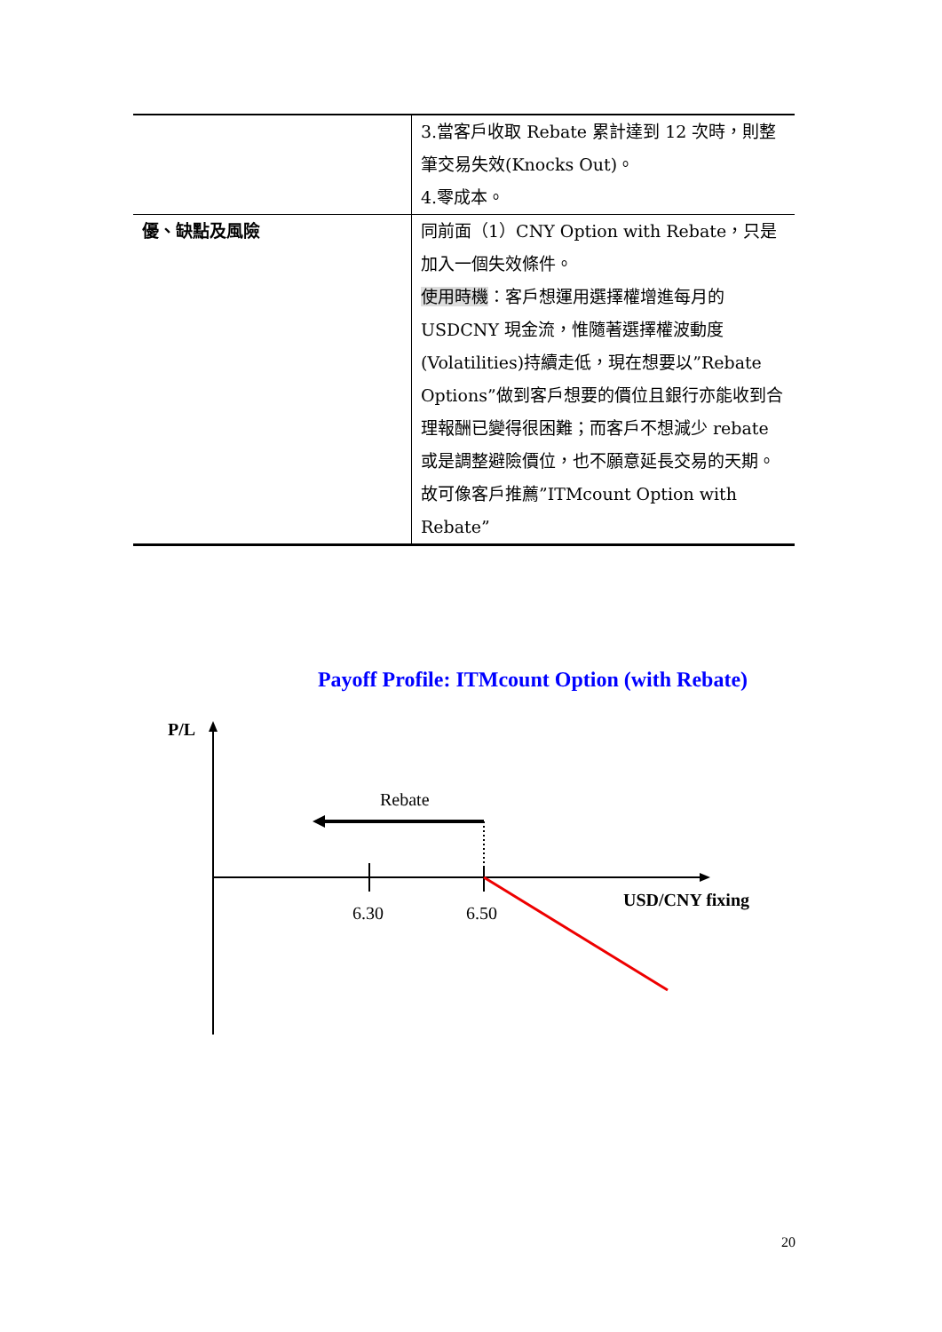| | 3.當客戶收取 Rebate 累計達到 12 次時，則整筆交易失效(Knocks Out)。 4.零成本。 |
| 優、缺點及風險 | 同前面（1）CNY Option with Rebate，只是加入一個失效條件。 使用時機 ：客戶想運用選擇權增進每月的 USDCNY 現金流，惟隨著選擇權波動度(Volatilities)持續走低，現在想要以”Rebate Options”做到客戶想要的價位且銀行亦能收到合理報酬已變得很困難；而客戶不想減少 rebate 或是調整避險價位，也不願意延長交易的天期。故可像客戶推薦”ITMcount Option with Rebate” |
Payoff Profile: ITMcount Option (with Rebate)
P/L
Rebate
6.30
6.50
USD/CNY fixing
20